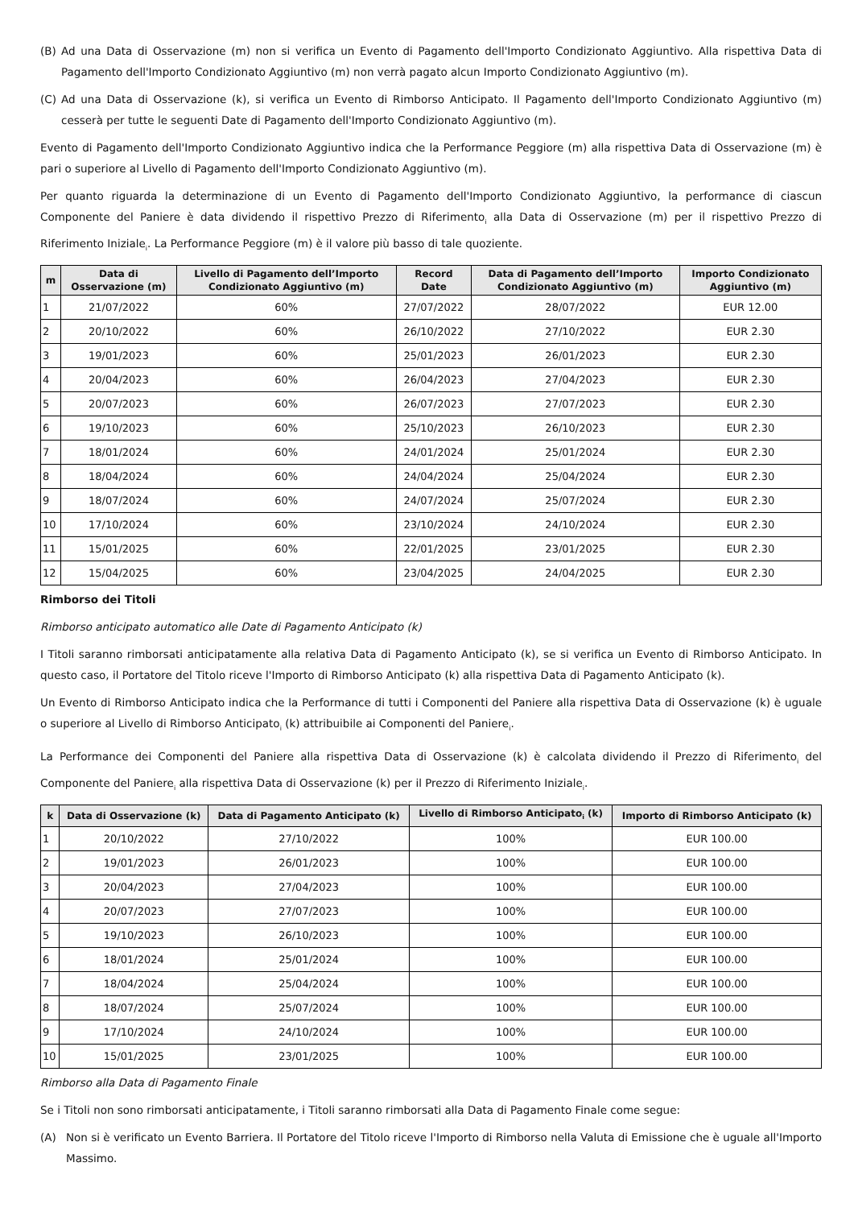(B) Ad una Data di Osservazione (m) non si verifica un Evento di Pagamento dell'Importo Condizionato Aggiuntivo. Alla rispettiva Data di Pagamento dell'Importo Condizionato Aggiuntivo (m) non verrà pagato alcun Importo Condizionato Aggiuntivo (m).
(C) Ad una Data di Osservazione (k), si verifica un Evento di Rimborso Anticipato. Il Pagamento dell'Importo Condizionato Aggiuntivo (m) cesserà per tutte le seguenti Date di Pagamento dell'Importo Condizionato Aggiuntivo (m).
Evento di Pagamento dell'Importo Condizionato Aggiuntivo indica che la Performance Peggiore (m) alla rispettiva Data di Osservazione (m) è pari o superiore al Livello di Pagamento dell'Importo Condizionato Aggiuntivo (m).
Per quanto riguarda la determinazione di un Evento di Pagamento dell'Importo Condizionato Aggiuntivo, la performance di ciascun Componente del Paniere è data dividendo il rispettivo Prezzo di Riferimento<sub>i</sub> alla Data di Osservazione (m) per il rispettivo Prezzo di Riferimento Iniziale<sub>i</sub>. La Performance Peggiore (m) è il valore più basso di tale quoziente.
| m | Data di Osservazione (m) | Livello di Pagamento dell’Importo Condizionato Aggiuntivo (m) | Record Date | Data di Pagamento dell’Importo Condizionato Aggiuntivo (m) | Importo Condizionato Aggiuntivo (m) |
| --- | --- | --- | --- | --- | --- |
| 1 | 21/07/2022 | 60% | 27/07/2022 | 28/07/2022 | EUR 12.00 |
| 2 | 20/10/2022 | 60% | 26/10/2022 | 27/10/2022 | EUR 2.30 |
| 3 | 19/01/2023 | 60% | 25/01/2023 | 26/01/2023 | EUR 2.30 |
| 4 | 20/04/2023 | 60% | 26/04/2023 | 27/04/2023 | EUR 2.30 |
| 5 | 20/07/2023 | 60% | 26/07/2023 | 27/07/2023 | EUR 2.30 |
| 6 | 19/10/2023 | 60% | 25/10/2023 | 26/10/2023 | EUR 2.30 |
| 7 | 18/01/2024 | 60% | 24/01/2024 | 25/01/2024 | EUR 2.30 |
| 8 | 18/04/2024 | 60% | 24/04/2024 | 25/04/2024 | EUR 2.30 |
| 9 | 18/07/2024 | 60% | 24/07/2024 | 25/07/2024 | EUR 2.30 |
| 10 | 17/10/2024 | 60% | 23/10/2024 | 24/10/2024 | EUR 2.30 |
| 11 | 15/01/2025 | 60% | 22/01/2025 | 23/01/2025 | EUR 2.30 |
| 12 | 15/04/2025 | 60% | 23/04/2025 | 24/04/2025 | EUR 2.30 |
Rimborso dei Titoli
Rimborso anticipato automatico alle Date di Pagamento Anticipato (k)
I Titoli saranno rimborsati anticipatamente alla relativa Data di Pagamento Anticipato (k), se si verifica un Evento di Rimborso Anticipato. In questo caso, il Portatore del Titolo riceve l'Importo di Rimborso Anticipato (k) alla rispettiva Data di Pagamento Anticipato (k).
Un Evento di Rimborso Anticipato indica che la Performance di tutti i Componenti del Paniere alla rispettiva Data di Osservazione (k) è uguale o superiore al Livello di Rimborso Anticipato<sub>i</sub> (k) attribuibile ai Componenti del Paniere<sub>i</sub>.
La Performance dei Componenti del Paniere alla rispettiva Data di Osservazione (k) è calcolata dividendo il Prezzo di Riferimento<sub>i</sub> del Componente del Paniere<sub>i</sub> alla rispettiva Data di Osservazione (k) per il Prezzo di Riferimento Iniziale<sub>i</sub>.
| k | Data di Osservazione (k) | Data di Pagamento Anticipato (k) | Livello di Rimborso Anticipato<sub>i</sub> (k) | Importo di Rimborso Anticipato (k) |
| --- | --- | --- | --- | --- |
| 1 | 20/10/2022 | 27/10/2022 | 100% | EUR 100.00 |
| 2 | 19/01/2023 | 26/01/2023 | 100% | EUR 100.00 |
| 3 | 20/04/2023 | 27/04/2023 | 100% | EUR 100.00 |
| 4 | 20/07/2023 | 27/07/2023 | 100% | EUR 100.00 |
| 5 | 19/10/2023 | 26/10/2023 | 100% | EUR 100.00 |
| 6 | 18/01/2024 | 25/01/2024 | 100% | EUR 100.00 |
| 7 | 18/04/2024 | 25/04/2024 | 100% | EUR 100.00 |
| 8 | 18/07/2024 | 25/07/2024 | 100% | EUR 100.00 |
| 9 | 17/10/2024 | 24/10/2024 | 100% | EUR 100.00 |
| 10 | 15/01/2025 | 23/01/2025 | 100% | EUR 100.00 |
Rimborso alla Data di Pagamento Finale
Se i Titoli non sono rimborsati anticipatamente, i Titoli saranno rimborsati alla Data di Pagamento Finale come segue:
(A) Non si è verificato un Evento Barriera. Il Portatore del Titolo riceve l'Importo di Rimborso nella Valuta di Emissione che è uguale all'Importo Massimo.